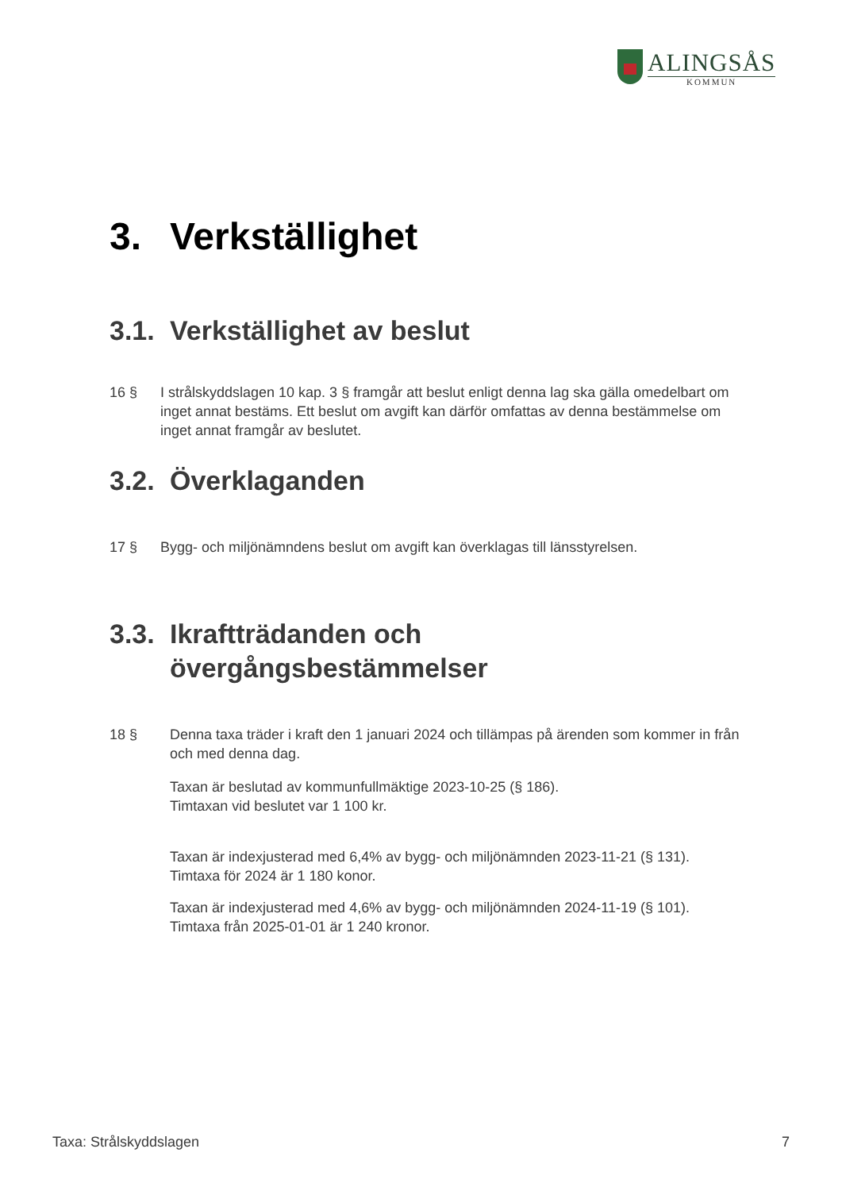ALINGSÅS
KOMMUN
3. Verkställighet
3.1. Verkställighet av beslut
16 § I strålskyddslagen 10 kap. 3 § framgår att beslut enligt denna lag ska gälla omedelbart om inget annat bestäms. Ett beslut om avgift kan därför omfattas av denna bestämmelse om inget annat framgår av beslutet.
3.2. Överklaganden
17 § Bygg- och miljönämndens beslut om avgift kan överklagas till länsstyrelsen.
3.3. Ikraftträdanden och
övergångsbestämmelser
18 § Denna taxa träder i kraft den 1 januari 2024 och tillämpas på ärenden som kommer in från och med denna dag.
Taxan är beslutad av kommunfullmäktige 2023-10-25 (§ 186).
Timtaxan vid beslutet var 1 100 kr.
Taxan är indexjusterad med 6,4% av bygg- och miljönämnden 2023-11-21 (§ 131).
Timtaxa för 2024 är 1 180 konor.
Taxan är indexjusterad med 4,6% av bygg- och miljönämnden 2024-11-19 (§ 101).
Timtaxa från 2025-01-01 är 1 240 kronor.
Taxa: Strålskyddslagen 7